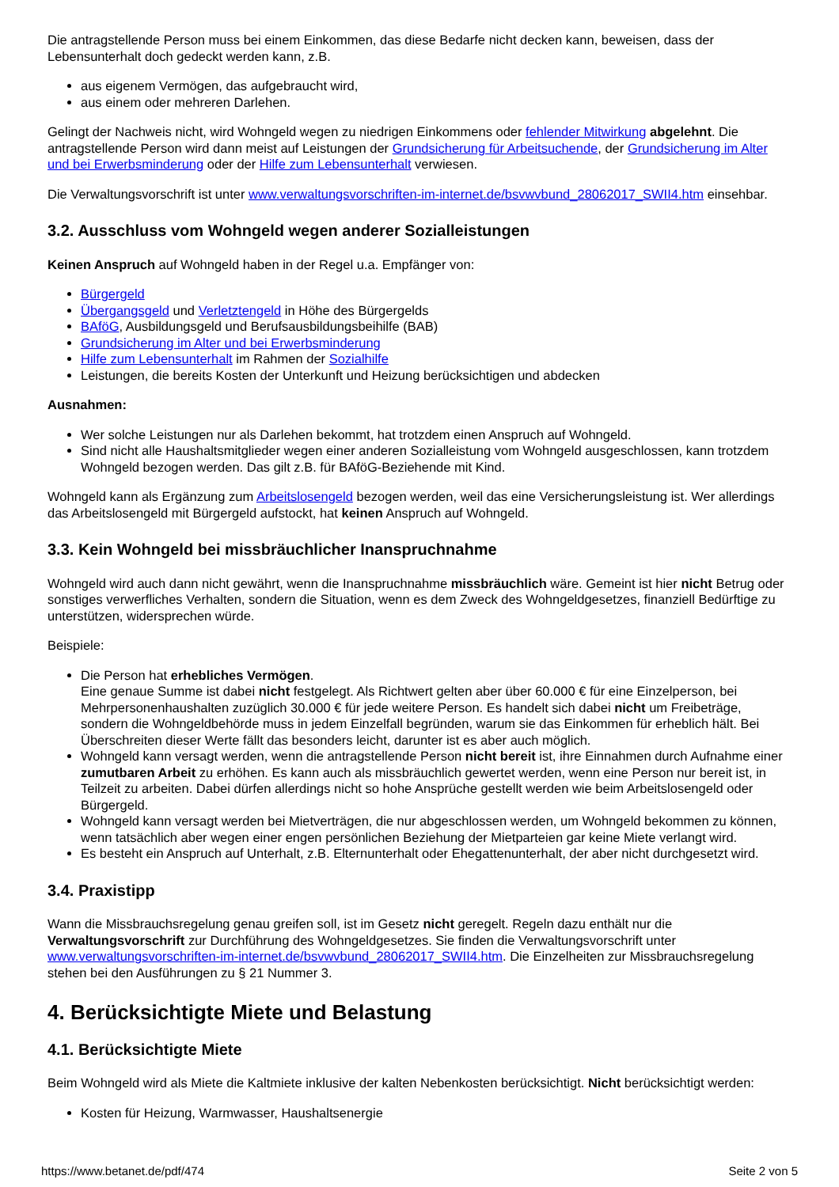Die antragstellende Person muss bei einem Einkommen, das diese Bedarfe nicht decken kann, beweisen, dass der Lebensunterhalt doch gedeckt werden kann, z.B.
aus eigenem Vermögen, das aufgebraucht wird,
aus einem oder mehreren Darlehen.
Gelingt der Nachweis nicht, wird Wohngeld wegen zu niedrigen Einkommens oder fehlender Mitwirkung abgelehnt. Die antragstellende Person wird dann meist auf Leistungen der Grundsicherung für Arbeitsuchende, der Grundsicherung im Alter und bei Erwerbsminderung oder der Hilfe zum Lebensunterhalt verwiesen.
Die Verwaltungsvorschrift ist unter www.verwaltungsvorschriften-im-internet.de/bsvwvbund_28062017_SWII4.htm einsehbar.
3.2. Ausschluss vom Wohngeld wegen anderer Sozialleistungen
Keinen Anspruch auf Wohngeld haben in der Regel u.a. Empfänger von:
Bürgergeld
Übergangsgeld und Verletztengeld in Höhe des Bürgergelds
BAföG, Ausbildungsgeld und Berufsausbildungsbeihilfe (BAB)
Grundsicherung im Alter und bei Erwerbsminderung
Hilfe zum Lebensunterhalt im Rahmen der Sozialhilfe
Leistungen, die bereits Kosten der Unterkunft und Heizung berücksichtigen und abdecken
Ausnahmen:
Wer solche Leistungen nur als Darlehen bekommt, hat trotzdem einen Anspruch auf Wohngeld.
Sind nicht alle Haushaltsmitglieder wegen einer anderen Sozialleistung vom Wohngeld ausgeschlossen, kann trotzdem Wohngeld bezogen werden. Das gilt z.B. für BAföG-Beziehende mit Kind.
Wohngeld kann als Ergänzung zum Arbeitslosengeld bezogen werden, weil das eine Versicherungsleistung ist. Wer allerdings das Arbeitslosengeld mit Bürgergeld aufstockt, hat keinen Anspruch auf Wohngeld.
3.3. Kein Wohngeld bei missbräuchlicher Inanspruchnahme
Wohngeld wird auch dann nicht gewährt, wenn die Inanspruchnahme missbräuchlich wäre. Gemeint ist hier nicht Betrug oder sonstiges verwerfliches Verhalten, sondern die Situation, wenn es dem Zweck des Wohngeldgesetzes, finanziell Bedürftige zu unterstützen, widersprechen würde.
Beispiele:
Die Person hat erhebliches Vermögen.
Eine genaue Summe ist dabei nicht festgelegt. Als Richtwert gelten aber über 60.000 € für eine Einzelperson, bei Mehrpersonenhaushalten zuzüglich 30.000 € für jede weitere Person. Es handelt sich dabei nicht um Freibeträge, sondern die Wohngeldbehörde muss in jedem Einzelfall begründen, warum sie das Einkommen für erheblich hält. Bei Überschreiten dieser Werte fällt das besonders leicht, darunter ist es aber auch möglich.
Wohngeld kann versagt werden, wenn die antragstellende Person nicht bereit ist, ihre Einnahmen durch Aufnahme einer zumutbaren Arbeit zu erhöhen. Es kann auch als missbräuchlich gewertet werden, wenn eine Person nur bereit ist, in Teilzeit zu arbeiten. Dabei dürfen allerdings nicht so hohe Ansprüche gestellt werden wie beim Arbeitslosengeld oder Bürgergeld.
Wohngeld kann versagt werden bei Mietverträgen, die nur abgeschlossen werden, um Wohngeld bekommen zu können, wenn tatsächlich aber wegen einer engen persönlichen Beziehung der Mietparteien gar keine Miete verlangt wird.
Es besteht ein Anspruch auf Unterhalt, z.B. Elternunterhalt oder Ehegattenunterhalt, der aber nicht durchgesetzt wird.
3.4. Praxistipp
Wann die Missbrauchsregelung genau greifen soll, ist im Gesetz nicht geregelt. Regeln dazu enthält nur die Verwaltungsvorschrift zur Durchführung des Wohngeldgesetzes. Sie finden die Verwaltungsvorschrift unter www.verwaltungsvorschriften-im-internet.de/bsvwvbund_28062017_SWII4.htm. Die Einzelheiten zur Missbrauchsregelung stehen bei den Ausführungen zu § 21 Nummer 3.
4. Berücksichtigte Miete und Belastung
4.1. Berücksichtigte Miete
Beim Wohngeld wird als Miete die Kaltmiete inklusive der kalten Nebenkosten berücksichtigt. Nicht berücksichtigt werden:
Kosten für Heizung, Warmwasser, Haushaltsenergie
https://www.betanet.de/pdf/474 Seite 2 von 5